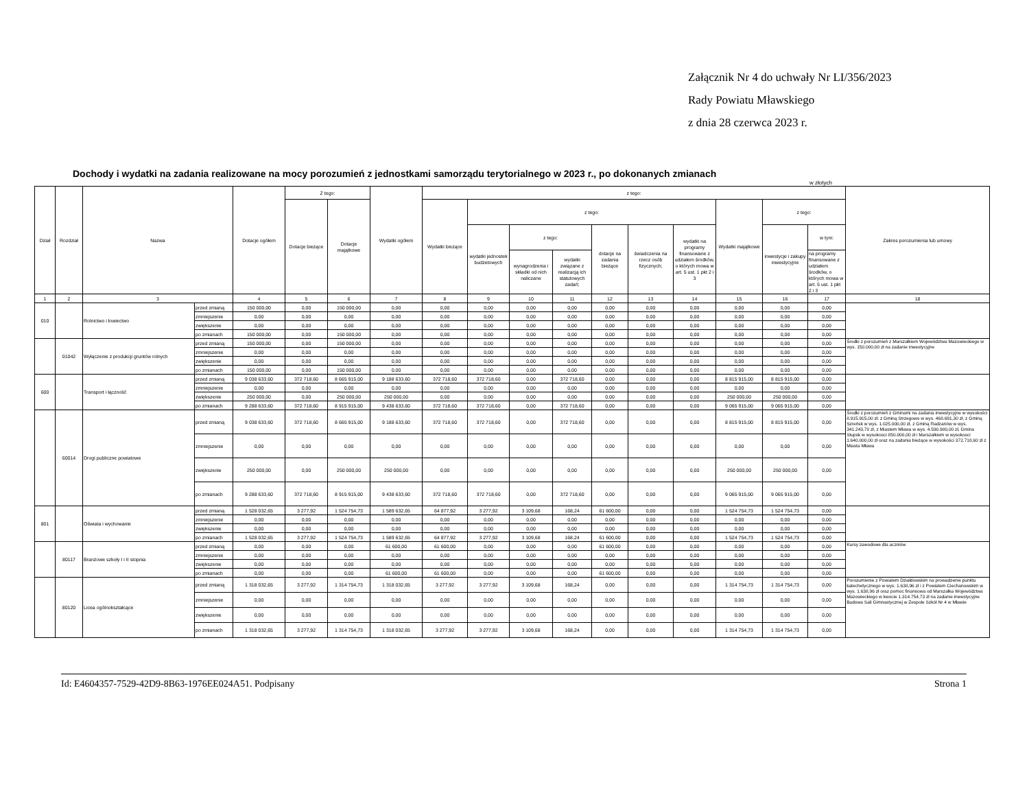Załącznik Nr 4 do uchwały Nr LI/356/2023
Rady Powiatu Mławskiego
z dnia 28 czerwca 2023 r.
Dochody i wydatki na zadania realizowane na mocy porozumień z jednostkami samorządu terytorialnego w 2023 r., po dokonanych zmianach
w złotych
| Dział | Rozdział | Nazwa | | Dotacje ogółem | Z tego: | | Wydatki ogółem | z tego: | | | | | | | | | | Zakres porozumienia lub umowy |
| --- | --- | --- | --- | --- | --- | --- | --- | --- | --- | --- | --- | --- | --- | --- | --- | --- | --- | --- |
| | | | | | Dotacje bieżące | Dotacje majątkowe | | Wydatki bieżące | z tego: | | | | | | Wydatki majątkowe | z tego: | | |
| | | | | | | | | | wydatki jednostek budżetowych | z tego: | | dotacje na zadania bieżące | świadczenia na rzecz osób fizycznych; | wydatki na programy finansowane z udziałem środków, o których mowa w art. 5 ust. 1 pkt 2 i 3 | | inwestycje i zakupy inwestycyjne | w tym: | |
| | | | | | | | | | | wynagrodzenia i składki od nich naliczane | wydatki związane z realizacją ich statutowych zadań; | | | | | | na programy finansowane z udziałem środków, o których mowa w art. 5 ust. 1 pkt 2 i 3 | |
| 1 | 2 | 3 | | 4 | 5 | 6 | 7 | 8 | 9 | 10 | 11 | 12 | 13 | 14 | 15 | 16 | 17 | 18 |
| 010 | | Rolnictwo i łowiectwo | przed zmianą | 150 000,00 | 0,00 | 150 000,00 | 0,00 | 0,00 | 0,00 | 0,00 | 0,00 | 0,00 | 0,00 | 0,00 | 0,00 | 0,00 | 0,00 | |
| | | | zmniejszenie | 0,00 | 0,00 | 0,00 | 0,00 | 0,00 | 0,00 | 0,00 | 0,00 | 0,00 | 0,00 | 0,00 | 0,00 | 0,00 | 0,00 | |
| | | | zwiększenie | 0,00 | 0,00 | 0,00 | 0,00 | 0,00 | 0,00 | 0,00 | 0,00 | 0,00 | 0,00 | 0,00 | 0,00 | 0,00 | 0,00 | |
| | | | po zmianach | 150 000,00 | 0,00 | 150 000,00 | 0,00 | 0,00 | 0,00 | 0,00 | 0,00 | 0,00 | 0,00 | 0,00 | 0,00 | 0,00 | 0,00 | |
| | 01042 | Wyłączenie z produkcji gruntów rolnych | przed zmianą | 150 000,00 | 0,00 | 150 000,00 | 0,00 | 0,00 | 0,00 | 0,00 | 0,00 | 0,00 | 0,00 | 0,00 | 0,00 | 0,00 | 0,00 | Środki z porozumień z Marszałkiem Województwa Mazowieckiego w wys. 150.000,00 zł na zadanie inwestycyjne |
| | | | zmniejszenie | 0,00 | 0,00 | 0,00 | 0,00 | 0,00 | 0,00 | 0,00 | 0,00 | 0,00 | 0,00 | 0,00 | 0,00 | 0,00 | 0,00 | |
| | | | zwiększenie | 0,00 | 0,00 | 0,00 | 0,00 | 0,00 | 0,00 | 0,00 | 0,00 | 0,00 | 0,00 | 0,00 | 0,00 | 0,00 | 0,00 | |
| | | | po zmianach | 150 000,00 | 0,00 | 150 000,00 | 0,00 | 0,00 | 0,00 | 0,00 | 0,00 | 0,00 | 0,00 | 0,00 | 0,00 | 0,00 | 0,00 | |
| 600 | | Transport i łączność | przed zmianą | 9 038 633,60 | 372 718,60 | 8 665 915,00 | 9 188 633,60 | 372 718,60 | 372 718,60 | 0,00 | 372 718,60 | 0,00 | 0,00 | 0,00 | 8 815 915,00 | 8 815 915,00 | 0,00 | |
| | | | zmniejszenie | 0,00 | 0,00 | 0,00 | 0,00 | 0,00 | 0,00 | 0,00 | 0,00 | 0,00 | 0,00 | 0,00 | 0,00 | 0,00 | 0,00 | |
| | | | zwiększenie | 250 000,00 | 0,00 | 250 000,00 | 250 000,00 | 0,00 | 0,00 | 0,00 | 0,00 | 0,00 | 0,00 | 0,00 | 250 000,00 | 250 000,00 | 0,00 | |
| | | | po zmianach | 9 288 633,60 | 372 718,60 | 8 915 915,00 | 9 438 633,60 | 372 718,60 | 372 718,60 | 0,00 | 372 718,60 | 0,00 | 0,00 | 0,00 | 9 065 915,00 | 9 065 915,00 | 0,00 | |
| | 60014 | Drogi publiczne powiatowe | przed zmianą | 9 038 633,60 | 372 718,60 | 8 665 915,00 | 9 188 633,60 | 372 718,60 | 372 718,60 | 0,00 | 372 718,60 | 0,00 | 0,00 | 0,00 | 8 815 915,00 | 8 815 915,00 | 0,00 | Środki z porozumień z Gminami na zadania inwestycyjne w wysokości 8.915.915,00 zł: z Gminą Strzegowo w wys. 468.691,30 zł, z Gminą Szreńsk w wys. 1.025.000,00 zł, z Gminą Radzanów w wys. 341.243,70 zł, z Miastem Mława w wys. 4.590.980,00 zł, Gmina Stupsk w wysokosci 850.000,00 zł i Marszałkiem w wysokosci 1.640.000,00 zł oraz na zadania bieżące w wysokości 372.718,60 zł z Miasta Mława |
| | | | zmniejszenie | 0,00 | 0,00 | 0,00 | 0,00 | 0,00 | 0,00 | 0,00 | 0,00 | 0,00 | 0,00 | 0,00 | 0,00 | 0,00 | 0,00 | |
| | | | zwiększenie | 250 000,00 | 0,00 | 250 000,00 | 250 000,00 | 0,00 | 0,00 | 0,00 | 0,00 | 0,00 | 0,00 | 0,00 | 250 000,00 | 250 000,00 | 0,00 | |
| | | | po zmianach | 9 288 633,60 | 372 718,60 | 8 915 915,00 | 9 438 633,60 | 372 718,60 | 372 718,60 | 0,00 | 372 718,60 | 0,00 | 0,00 | 0,00 | 9 065 915,00 | 9 065 915,00 | 0,00 | |
| 801 | | Oświata i wychowanie | przed zmianą | 1 528 032,65 | 3 277,92 | 1 524 754,73 | 1 589 632,65 | 64 877,92 | 3 277,92 | 3 109,68 | 168,24 | 61 600,00 | 0,00 | 0,00 | 1 524 754,73 | 1 524 754,73 | 0,00 | |
| | | | zmniejszenie | 0,00 | 0,00 | 0,00 | 0,00 | 0,00 | 0,00 | 0,00 | 0,00 | 0,00 | 0,00 | 0,00 | 0,00 | 0,00 | 0,00 | |
| | | | zwiększenie | 0,00 | 0,00 | 0,00 | 0,00 | 0,00 | 0,00 | 0,00 | 0,00 | 0,00 | 0,00 | 0,00 | 0,00 | 0,00 | 0,00 | |
| | | | po zmianach | 1 528 032,65 | 3 277,92 | 1 524 754,73 | 1 589 632,65 | 64 877,92 | 3 277,92 | 3 109,68 | 168,24 | 61 600,00 | 0,00 | 0,00 | 1 524 754,73 | 1 524 754,73 | 0,00 | |
| | 80117 | Branżowe szkoły I i II stopnia | przed zmianą | 0,00 | 0,00 | 0,00 | 61 600,00 | 61 600,00 | 0,00 | 0,00 | 0,00 | 61 600,00 | 0,00 | 0,00 | 0,00 | 0,00 | 0,00 | Kursy zawodowe dla uczniów |
| | | | zmniejszenie | 0,00 | 0,00 | 0,00 | 0,00 | 0,00 | 0,00 | 0,00 | 0,00 | 0,00 | 0,00 | 0,00 | 0,00 | 0,00 | 0,00 | |
| | | | zwiększenie | 0,00 | 0,00 | 0,00 | 0,00 | 0,00 | 0,00 | 0,00 | 0,00 | 0,00 | 0,00 | 0,00 | 0,00 | 0,00 | 0,00 | |
| | | | po zmianach | 0,00 | 0,00 | 0,00 | 61 600,00 | 61 600,00 | 0,00 | 0,00 | 0,00 | 61 600,00 | 0,00 | 0,00 | 0,00 | 0,00 | 0,00 | |
| | 80120 | Licea ogólnokształcące | przed zmianą | 1 318 032,65 | 3 277,92 | 1 314 754,73 | 1 318 032,65 | 3 277,92 | 3 277,92 | 3 109,68 | 168,24 | 0,00 | 0,00 | 0,00 | 1 314 754,73 | 1 314 754,73 | 0,00 | Porozumienie z Powiatem Działdowskim na prowadzenie punktu katechetycznego w wys. 1.638,96 zł i z Powiatem Ciechanowskim w wys. 1.638,96 zł oraz pomoc finansowa od Marszałka Województwa Mazowieckiego w kwocie 1.314.754,73 zł na zadanie inwestycyjne Budowa Sali Gimnastycznej w Zespole Szkół Nr 4 w Mławie |
| | | | zmniejszenie | 0,00 | 0,00 | 0,00 | 0,00 | 0,00 | 0,00 | 0,00 | 0,00 | 0,00 | 0,00 | 0,00 | 0,00 | 0,00 | 0,00 | |
| | | | zwiększenie | 0,00 | 0,00 | 0,00 | 0,00 | 0,00 | 0,00 | 0,00 | 0,00 | 0,00 | 0,00 | 0,00 | 0,00 | 0,00 | 0,00 | |
| | | | po zmianach | 1 318 032,65 | 3 277,92 | 1 314 754,73 | 1 318 032,65 | 3 277,92 | 3 277,92 | 3 109,68 | 168,24 | 0,00 | 0,00 | 0,00 | 1 314 754,73 | 1 314 754,73 | 0,00 | |
Id: E4604357-7529-42D9-8B63-1976EE024A51. Podpisany Strona 1